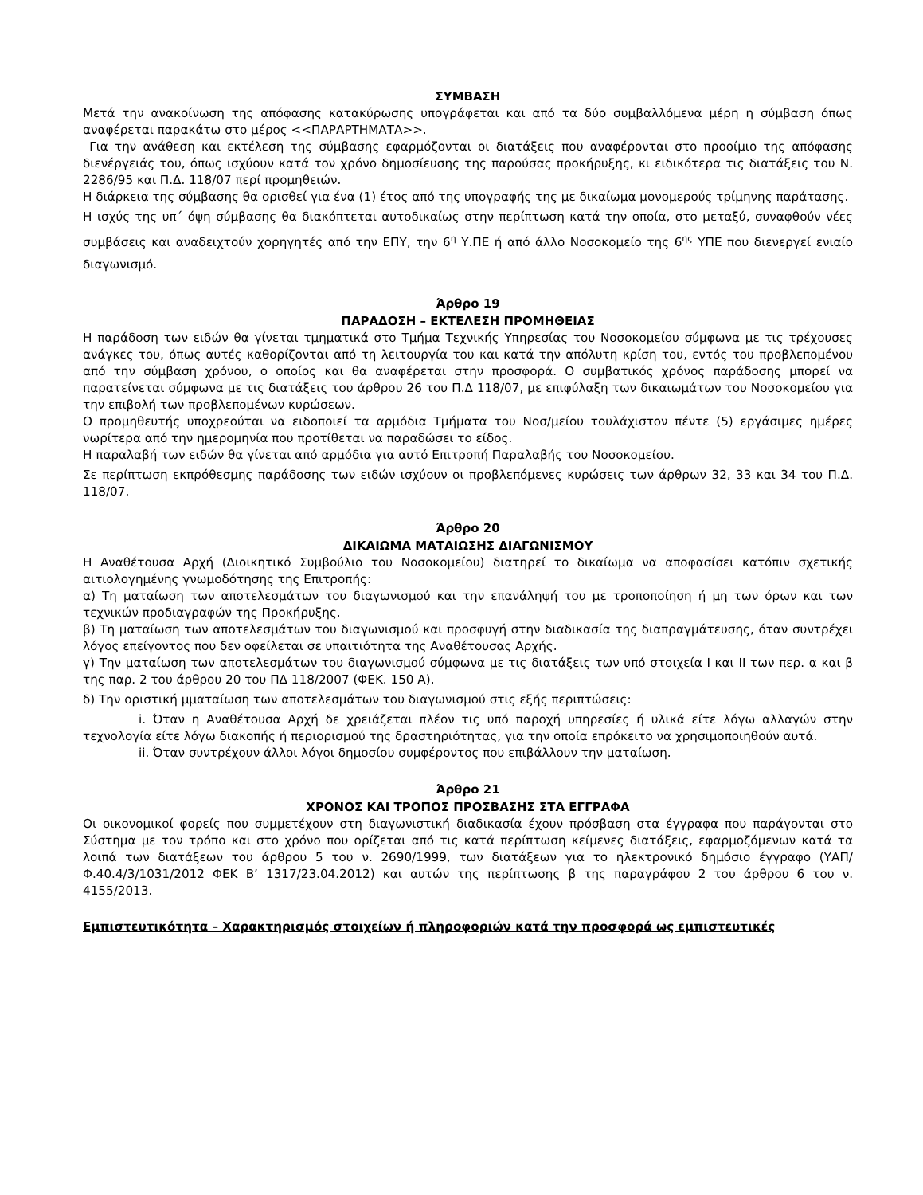ΣΥΜΒΑΣΗ
Μετά την ανακοίνωση της απόφασης κατακύρωσης υπογράφεται και από τα δύο συμβαλλόμενα μέρη η σύμβαση όπως αναφέρεται παρακάτω στο μέρος <<ΠΑΡΑΡΤΗΜΑΤΑ>>.
Για την ανάθεση και εκτέλεση της σύμβασης εφαρμόζονται οι διατάξεις που αναφέρονται στο προοίμιο της απόφασης διενέργειάς του, όπως ισχύουν κατά τον χρόνο δημοσίευσης της παρούσας προκήρυξης, κι ειδικότερα τις διατάξεις του Ν. 2286/95 και Π.Δ. 118/07 περί προμηθειών.
Η διάρκεια της σύμβασης θα ορισθεί για ένα (1) έτος από της υπογραφής της με δικαίωμα μονομερούς τρίμηνης παράτασης.
Η ισχύς της υπ΄ όψη σύμβασης θα διακόπτεται αυτοδικαίως στην περίπτωση κατά την οποία, στο μεταξύ, συναφθούν νέες συμβάσεις και αναδειχτούν χορηγητές από την ΕΠΥ, την 6<sup>η</sup> Υ.ΠΕ ή από άλλο Νοσοκομείο της 6<sup>ης</sup> ΥΠΕ που διενεργεί ενιαίο διαγωνισμό.
Άρθρο 19
ΠΑΡΑΔΟΣΗ – ΕΚΤΕΛΕΣΗ ΠΡΟΜΗΘΕΙΑΣ
Η παράδοση των ειδών θα γίνεται τμηματικά στο Τμήμα Τεχνικής Υπηρεσίας του Νοσοκομείου σύμφωνα με τις τρέχουσες ανάγκες του, όπως αυτές καθορίζονται από τη λειτουργία του και κατά την απόλυτη κρίση του, εντός του προβλεπομένου από την σύμβαση χρόνου, ο οποίος και θα αναφέρεται στην προσφορά. Ο συμβατικός χρόνος παράδοσης μπορεί να παρατείνεται σύμφωνα με τις διατάξεις του άρθρου 26 του Π.Δ 118/07, με επιφύλαξη των δικαιωμάτων του Νοσοκομείου για την επιβολή των προβλεπομένων κυρώσεων.
Ο προμηθευτής υποχρεούται να ειδοποιεί τα αρμόδια Τμήματα του Νοσ/μείου τουλάχιστον πέντε (5) εργάσιμες ημέρες νωρίτερα από την ημερομηνία που προτίθεται να παραδώσει το είδος.
Η παραλαβή των ειδών θα γίνεται από αρμόδια για αυτό Επιτροπή Παραλαβής του Νοσοκομείου.
Σε περίπτωση εκπρόθεσμης παράδοσης των ειδών ισχύουν οι προβλεπόμενες κυρώσεις των άρθρων 32, 33 και 34 του Π.Δ. 118/07.
Άρθρο 20
ΔΙΚΑΙΩΜΑ ΜΑΤΑΙΩΣΗΣ ΔΙΑΓΩΝΙΣΜΟΥ
Η Αναθέτουσα Αρχή (Διοικητικό Συμβούλιο του Νοσοκομείου) διατηρεί το δικαίωμα να αποφασίσει κατόπιν σχετικής αιτιολογημένης γνωμοδότησης της Επιτροπής:
α) Τη ματαίωση των αποτελεσμάτων του διαγωνισμού και την επανάληψή του με τροποποίηση ή μη των όρων και των τεχνικών προδιαγραφών της Προκήρυξης.
β) Τη ματαίωση των αποτελεσμάτων του διαγωνισμού και προσφυγή στην διαδικασία της διαπραγμάτευσης, όταν συντρέχει λόγος επείγοντος που δεν οφείλεται σε υπαιτιότητα της Αναθέτουσας Αρχής.
γ) Την ματαίωση των αποτελεσμάτων του διαγωνισμού σύμφωνα με τις διατάξεις των υπό στοιχεία Ι και ΙΙ των περ. α και β της παρ. 2 του άρθρου 20 του ΠΔ 118/2007 (ΦΕΚ. 150 Α).
δ) Την οριστική μματαίωση των αποτελεσμάτων του διαγωνισμού στις εξής περιπτώσεις:
i. Όταν η Αναθέτουσα Αρχή δε χρειάζεται πλέον τις υπό παροχή υπηρεσίες ή υλικά είτε λόγω αλλαγών στην τεχνολογία είτε λόγω διακοπής ή περιορισμού της δραστηριότητας, για την οποία επρόκειτο να χρησιμοποιηθούν αυτά.
ii. Όταν συντρέχουν άλλοι λόγοι δημοσίου συμφέροντος που επιβάλλουν την ματαίωση.
Άρθρο 21
ΧΡΟΝΟΣ ΚΑΙ ΤΡΟΠΟΣ ΠΡΟΣΒΑΣΗΣ ΣΤΑ ΕΓΓΡΑΦΑ
Οι οικονομικοί φορείς που συμμετέχουν στη διαγωνιστική διαδικασία έχουν πρόσβαση στα έγγραφα που παράγονται στο Σύστημα με τον τρόπο και στο χρόνο που ορίζεται από τις κατά περίπτωση κείμενες διατάξεις, εφαρμοζόμενων κατά τα λοιπά των διατάξεων του άρθρου 5 του ν. 2690/1999, των διατάξεων για το ηλεκτρονικό δημόσιο έγγραφο (ΥΑΠ/Φ.40.4/3/1031/2012 ΦΕΚ Β’ 1317/23.04.2012) και αυτών της περίπτωσης β της παραγράφου 2 του άρθρου 6 του ν. 4155/2013.
Εμπιστευτικότητα – Χαρακτηρισμός στοιχείων ή πληροφοριών κατά την προσφορά ως εμπιστευτικές